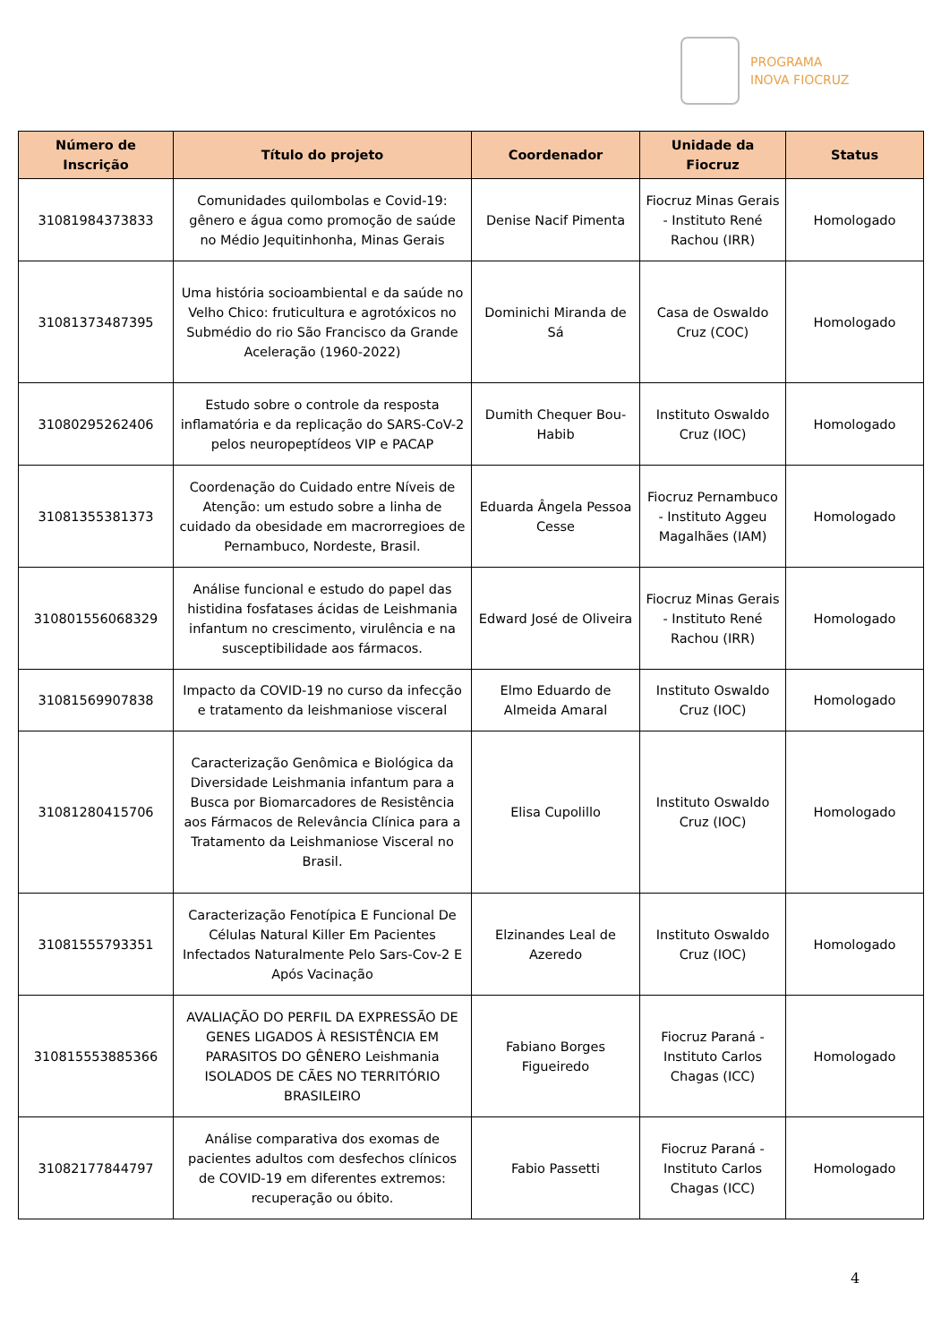PROGRAMA
INOVA FIOCRUZ
| Número de Inscrição | Título do projeto | Coordenador | Unidade da Fiocruz | Status |
| --- | --- | --- | --- | --- |
| 31081984373833 | Comunidades quilombolas e Covid-19: gênero e água como promoção de saúde no Médio Jequitinhonha, Minas Gerais | Denise Nacif Pimenta | Fiocruz Minas Gerais - Instituto René Rachou (IRR) | Homologado |
| 31081373487395 | Uma história socioambiental e da saúde no Velho Chico: fruticultura e agrotóxicos no Submédio do rio São Francisco da Grande Aceleração (1960-2022) | Dominichi Miranda de Sá | Casa de Oswaldo Cruz (COC) | Homologado |
| 31080295262406 | Estudo sobre o controle da resposta inflamatória e da replicação do SARS-CoV-2 pelos neuropeptídeos VIP e PACAP | Dumith Chequer Bou-Habib | Instituto Oswaldo Cruz (IOC) | Homologado |
| 31081355381373 | Coordenação do Cuidado entre Níveis de Atenção: um estudo sobre a linha de cuidado da obesidade em macrorregioes de Pernambuco, Nordeste, Brasil. | Eduarda Ângela Pessoa Cesse | Fiocruz Pernambuco - Instituto Aggeu Magalhães (IAM) | Homologado |
| 310801556068329 | Análise funcional e estudo do papel das histidina fosfatases ácidas de Leishmania infantum no crescimento, virulência e na susceptibilidade aos fármacos. | Edward José de Oliveira | Fiocruz Minas Gerais - Instituto René Rachou (IRR) | Homologado |
| 31081569907838 | Impacto da COVID-19 no curso da infecção e tratamento da leishmaniose visceral | Elmo Eduardo de Almeida Amaral | Instituto Oswaldo Cruz (IOC) | Homologado |
| 31081280415706 | Caracterização Genômica e Biológica da Diversidade Leishmania infantum para a Busca por Biomarcadores de Resistência aos Fármacos de Relevância Clínica para a Tratamento da Leishmaniose Visceral no Brasil. | Elisa Cupolillo | Instituto Oswaldo Cruz (IOC) | Homologado |
| 31081555793351 | Caracterização Fenotípica E Funcional De Células Natural Killer Em Pacientes Infectados Naturalmente Pelo Sars-Cov-2 E Após Vacinação | Elzinandes Leal de Azeredo | Instituto Oswaldo Cruz (IOC) | Homologado |
| 310815553885366 | AVALIAÇÃO DO PERFIL DA EXPRESSÃO DE GENES LIGADOS À RESISTÊNCIA EM PARASITOS DO GÊNERO Leishmania ISOLADOS DE CÃES NO TERRITÓRIO BRASILEIRO | Fabiano Borges Figueiredo | Fiocruz Paraná - Instituto Carlos Chagas (ICC) | Homologado |
| 31082177844797 | Análise comparativa dos exomas de pacientes adultos com desfechos clínicos de COVID-19 em diferentes extremos: recuperação ou óbito. | Fabio Passetti | Fiocruz Paraná - Instituto Carlos Chagas (ICC) | Homologado |
4